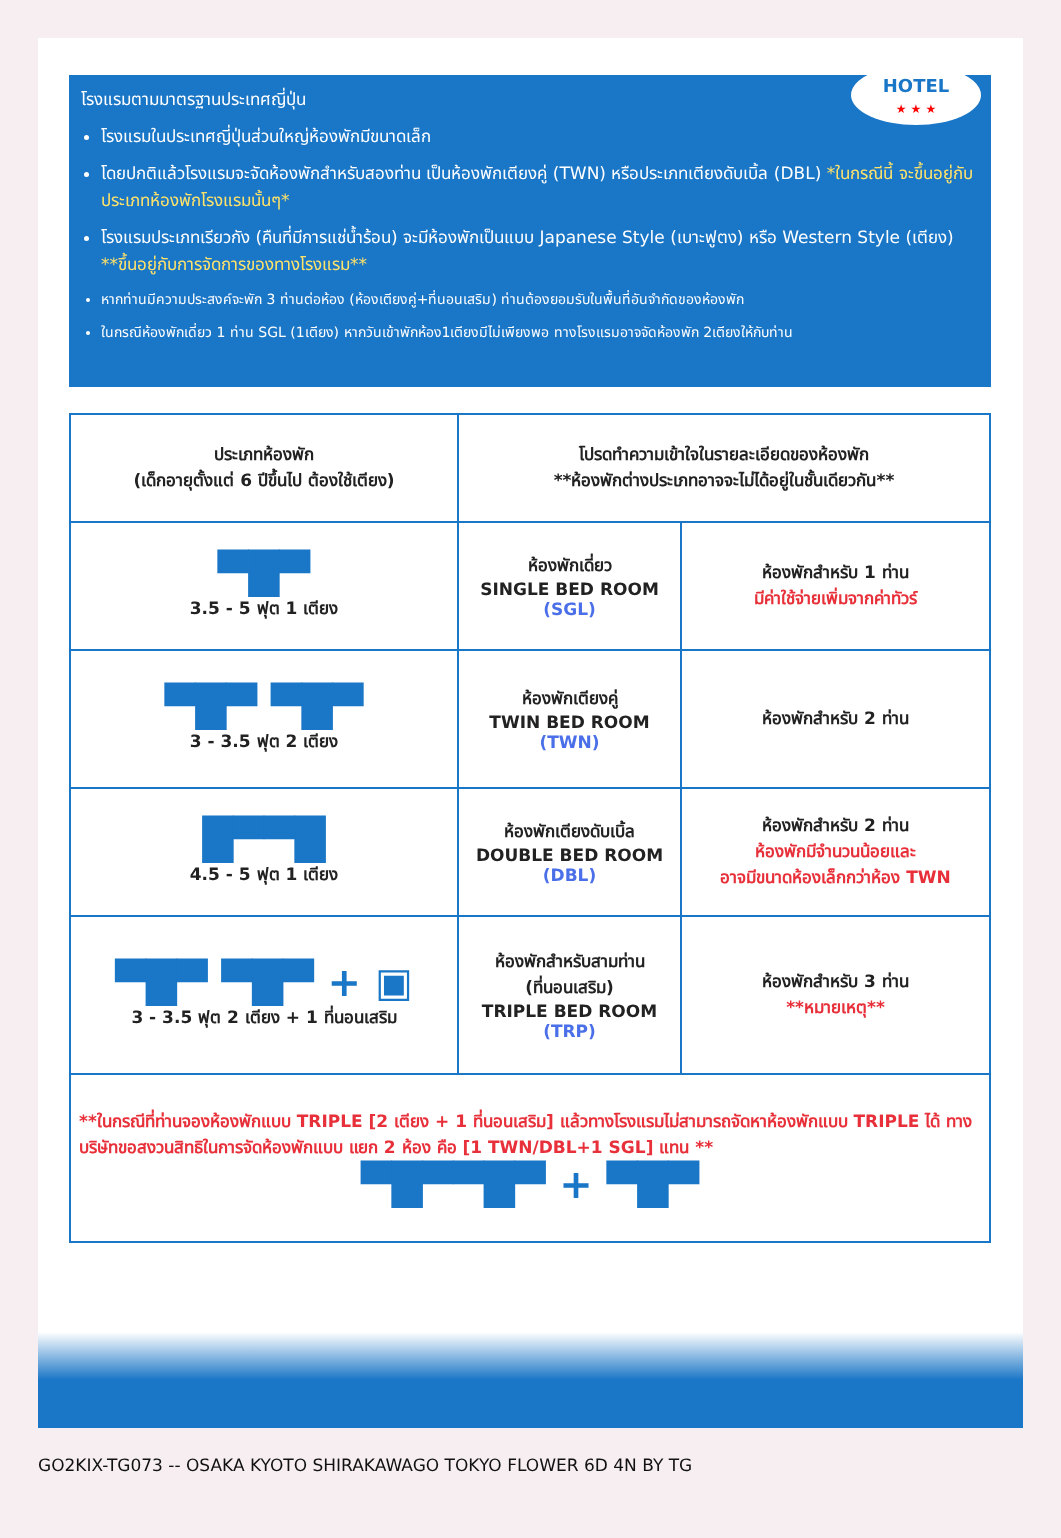HOTEL
★ ★ ★
โรงแรมตามมาตรฐานประเทศญี่ปุ่น
โรงแรมในประเทศญี่ปุ่นส่วนใหญ่ห้องพักมีขนาดเล็ก
โดยปกติแล้วโรงแรมจะจัดห้องพักสำหรับสองท่าน เป็นห้องพักเตียงคู่ (TWN) หรือประเภทเตียงดับเบิ้ล (DBL) *ในกรณีนี้ จะขึ้นอยู่กับประเภทห้องพักโรงแรมนั้นๆ*
โรงแรมประเภทเรียวกัง (คืนที่มีการแช่น้ำร้อน) จะมีห้องพักเป็นแบบ Japanese Style (เบาะฟูตง) หรือ Western Style (เตียง) **ขึ้นอยู่กับการจัดการของทางโรงแรม**
หากท่านมีความประสงค์จะพัก 3 ท่านต่อห้อง (ห้องเตียงคู่+ที่นอนเสริม) ท่านต้องยอมรับในพื้นที่อันจำกัดของห้องพัก
ในกรณีห้องพักเดี่ยว 1 ท่าน SGL (1เตียง) หากวันเข้าพักห้อง1เตียงมีไม่เพียงพอ ทางโรงแรมอาจจัดห้องพัก 2เตียงให้กับท่าน
| ประเภทห้องพัก (เด็กอายุตั้งแต่ 6 ปีขึ้นไป ต้องใช้เตียง) | โปรดทำความเข้าใจในรายละเอียดของห้องพัก **ห้องพักต่างประเภทอาจจะไม่ได้อยู่ในชั้นเดียวกัน** | |
| ▀█▀ 3.5 - 5 ฟุต 1 เตียง | ห้องพักเดี่ยว SINGLE BED ROOM (SGL) | ห้องพักสำหรับ 1 ท่าน มีค่าใช้จ่ายเพิ่มจากค่าทัวร์ |
| ▀█▀ ▀█▀ 3 - 3.5 ฟุต 2 เตียง | ห้องพักเตียงคู่ TWIN BED ROOM (TWN) | ห้องพักสำหรับ 2 ท่าน |
| █▀▀█ 4.5 - 5 ฟุต 1 เตียง | ห้องพักเตียงดับเบิ้ล DOUBLE BED ROOM (DBL) | ห้องพักสำหรับ 2 ท่าน ห้องพักมีจำนวนน้อยและ อาจมีขนาดห้องเล็กกว่าห้อง TWN |
| ▀█▀ ▀█▀ + ▣ 3 - 3.5 ฟุต 2 เตียง + 1 ที่นอนเสริม | ห้องพักสำหรับสามท่าน (ที่นอนเสริม) TRIPLE BED ROOM (TRP) | ห้องพักสำหรับ 3 ท่าน **หมายเหตุ** |
| **ในกรณีที่ท่านจองห้องพักแบบ TRIPLE [2 เตียง + 1 ที่นอนเสริม] แล้วทางโรงแรมไม่สามารถจัดหาห้องพักแบบ TRIPLE ได้ ทางบริษัทขอสงวนสิทธิในการจัดห้องพักแบบ แยก 2 ห้อง คือ [1 TWN/DBL+1 SGL] แทน ** ▀█▀▀█▀ + ▀█▀ | | |
GO2KIX-TG073 -- OSAKA KYOTO SHIRAKAWAGO TOKYO FLOWER 6D 4N BY TG